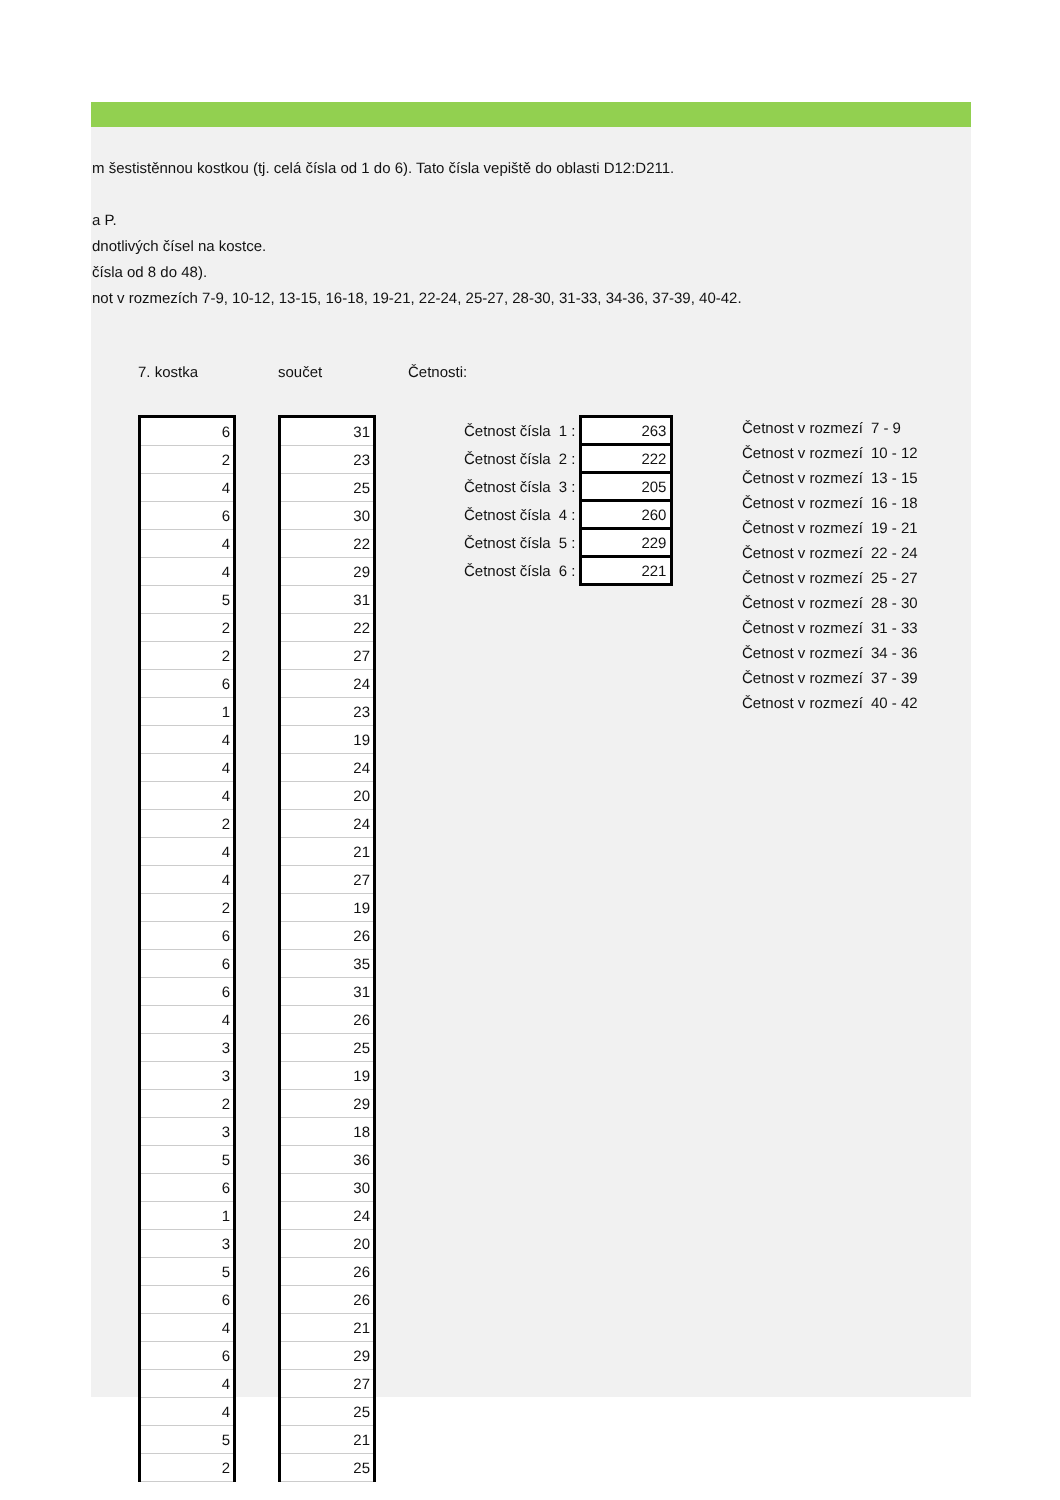m šestistěnnou kostkou (tj. celá čísla od 1 do 6). Tato čísla vepiště do oblasti D12:D211.
a P.
dnotlivých čísel na kostce.
čísla od 8 do 48).
not v rozmezích 7-9, 10-12, 13-15, 16-18, 19-21, 22-24, 25-27, 28-30, 31-33, 34-36, 37-39, 40-42.
7. kostka
| 6 |
| 2 |
| 4 |
| 6 |
| 4 |
| 4 |
| 5 |
| 2 |
| 2 |
| 6 |
| 1 |
| 4 |
| 4 |
| 4 |
| 2 |
| 4 |
| 4 |
| 2 |
| 6 |
| 6 |
| 6 |
| 4 |
| 3 |
| 3 |
| 2 |
| 3 |
| 5 |
| 6 |
| 1 |
| 3 |
| 5 |
| 6 |
| 4 |
| 6 |
| 4 |
| 4 |
| 5 |
| 2 |
součet
| 31 |
| 23 |
| 25 |
| 30 |
| 22 |
| 29 |
| 31 |
| 22 |
| 27 |
| 24 |
| 23 |
| 19 |
| 24 |
| 20 |
| 24 |
| 21 |
| 27 |
| 19 |
| 26 |
| 35 |
| 31 |
| 26 |
| 25 |
| 19 |
| 29 |
| 18 |
| 36 |
| 30 |
| 24 |
| 20 |
| 26 |
| 26 |
| 21 |
| 29 |
| 27 |
| 25 |
| 21 |
| 25 |
Četnosti:
| Četnost čísla | 1 : | 263 |
| Četnost čísla | 2 : | 222 |
| Četnost čísla | 3 : | 205 |
| Četnost čísla | 4 : | 260 |
| Četnost čísla | 5 : | 229 |
| Četnost čísla | 6 : | 221 |
| Četnost v rozmezí | 7 - 9 |
| Četnost v rozmezí | 10 - 12 |
| Četnost v rozmezí | 13 - 15 |
| Četnost v rozmezí | 16 - 18 |
| Četnost v rozmezí | 19 - 21 |
| Četnost v rozmezí | 22 - 24 |
| Četnost v rozmezí | 25 - 27 |
| Četnost v rozmezí | 28 - 30 |
| Četnost v rozmezí | 31 - 33 |
| Četnost v rozmezí | 34 - 36 |
| Četnost v rozmezí | 37 - 39 |
| Četnost v rozmezí | 40 - 42 |